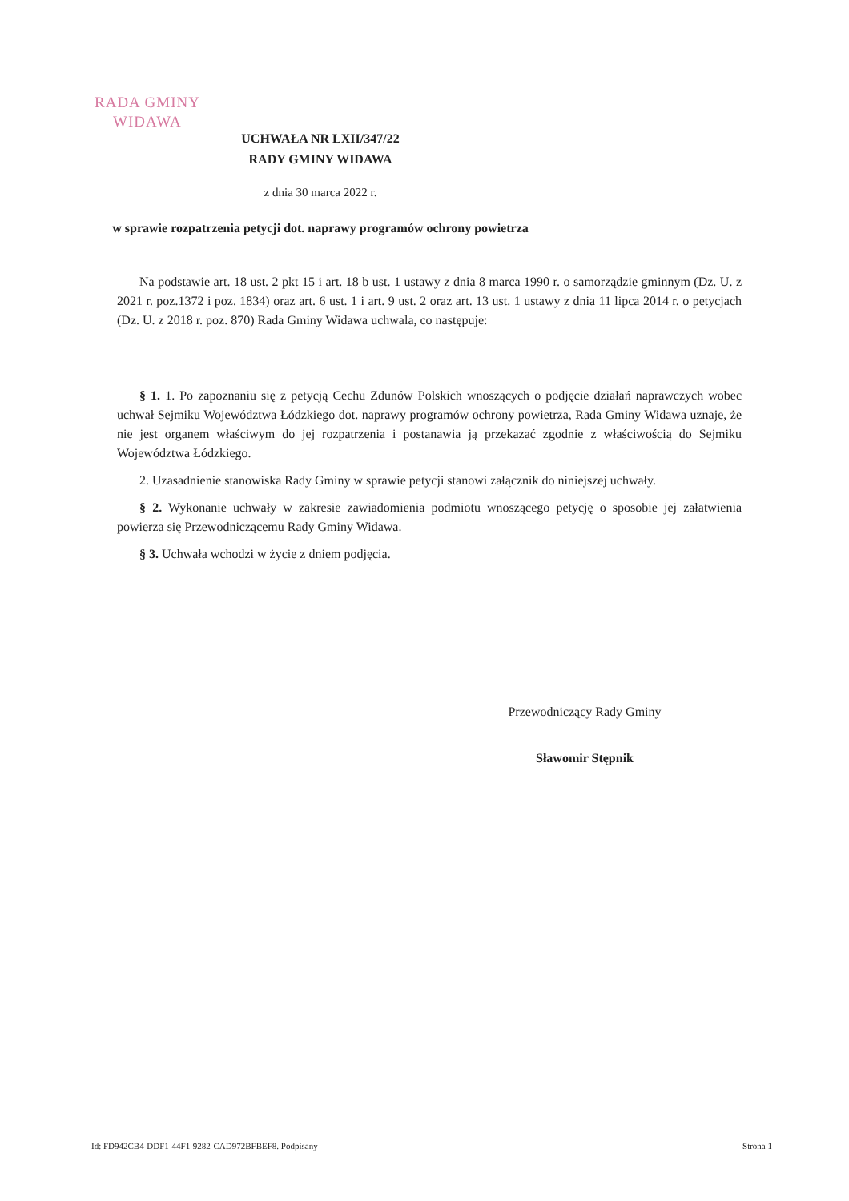RADA GMINY
WIDAWA
UCHWAŁA NR LXII/347/22
RADY GMINY WIDAWA
z dnia 30 marca 2022 r.
w sprawie rozpatrzenia petycji dot. naprawy programów ochrony powietrza
Na podstawie art. 18 ust. 2 pkt 15 i art. 18 b ust. 1 ustawy z dnia 8 marca 1990 r. o samorządzie gminnym (Dz. U. z 2021 r. poz.1372 i poz. 1834) oraz art. 6 ust. 1 i art. 9 ust. 2 oraz art. 13 ust. 1 ustawy z dnia 11 lipca 2014 r. o petycjach (Dz. U. z 2018 r. poz. 870) Rada Gminy Widawa uchwala, co następuje:
§ 1. 1. Po zapoznaniu się z petycją Cechu Zdunów Polskich wnoszących o podjęcie działań naprawczych wobec uchwał Sejmiku Województwa Łódzkiego dot. naprawy programów ochrony powietrza, Rada Gminy Widawa uznaje, że nie jest organem właściwym do jej rozpatrzenia i postanawia ją przekazać zgodnie z właściwością do Sejmiku Województwa Łódzkiego.
2. Uzasadnienie stanowiska Rady Gminy w sprawie petycji stanowi załącznik do niniejszej uchwały.
§ 2. Wykonanie uchwały w zakresie zawiadomienia podmiotu wnoszącego petycję o sposobie jej załatwienia powierza się Przewodniczącemu Rady Gminy Widawa.
§ 3. Uchwała wchodzi w życie z dniem podjęcia.
Przewodniczący Rady Gminy
Sławomir Stępnik
Id: FD942CB4-DDF1-44F1-9282-CAD972BFBEF8. Podpisany Strona 1